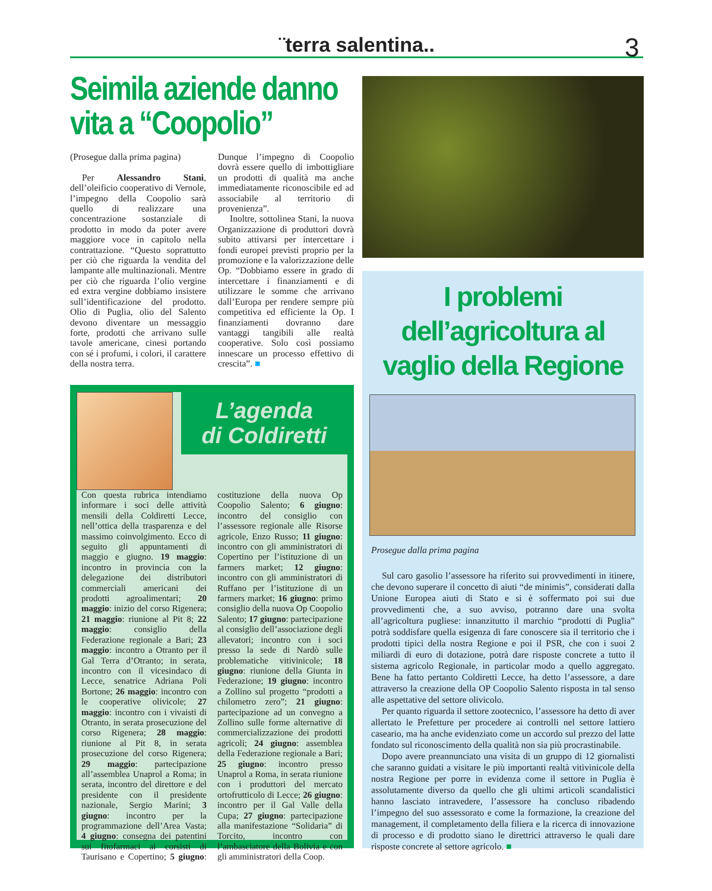¨terra salentina.. 3
Seimila aziende danno vita a “Coopolio”
(Prosegue dalla prima pagina)
Per Alessandro Stani, dell’oleificio cooperativo di Vernole, l’impegno della Coopolio sarà quello di realizzare una concentrazione sostanziale di prodotto in modo da poter avere maggiore voce in capitolo nella contrattazione. “Questo soprattutto per ciò che riguarda la vendita del lampante alle multinazionali. Mentre per ciò che riguarda l’olio vergine ed extra vergine dobbiamo insistere sull’identificazione del prodotto. Olio di Puglia, olio del Salento devono diventare un messaggio forte, prodotti che arrivano sulle tavole americane, cinesi portando con sé i profumi, i colori, il carattere della nostra terra.
Dunque l’impegno di Coopolio dovrà essere quello di imbottigliare un prodotti di qualità ma anche immediatamente riconoscibile ed ad associabile al territorio di provenienza”.
Inoltre, sottolinea Stani, la nuova Organizzazione di produttori dovrà subito attivarsi per intercettare i fondi europei previsti proprio per la promozione e la valorizzazione delle Op. “Dobbiamo essere in grado di intercettare i finanziamenti e di utilizzare le somme che arrivano dall’Europa per rendere sempre più competitiva ed efficiente la Op. I finanziamenti dovranno dare vantaggi tangibili alle realtà cooperative. Solo così possiamo innescare un processo effettivo di crescita”. ■
L’agenda
di Coldiretti
Con questa rubrica intendiamo informare i soci delle attività mensili della Coldiretti Lecce, nell’ottica della trasparenza e del massimo coinvolgimento. Ecco di seguito gli appuntamenti di maggio e giugno. 19 maggio: incontro in provincia con la delegazione dei distributori commerciali americani dei prodotti agroalimentari; 20 maggio: inizio del corso Rigenera; 21 maggio: riunione al Pit 8; 22 maggio: consiglio della Federazione regionale a Bari; 23 maggio: incontro a Otranto per il Gal Terra d’Otranto; in serata, incontro con il vicesindaco di Lecce, senatrice Adriana Poli Bortone; 26 maggio: incontro con le cooperative olivicole; 27 maggio: incontro con i vivaisti di Otranto, in serata prosecuzione del corso Rigenera; 28 maggio: riunione al Pit 8, in serata prosecuzione del corso Rigenera; 29 maggio: partecipazione all’assemblea Unaprol a Roma; in serata, incontro del direttore e del presidente con il presidente nazionale, Sergio Marini; 3 giugno: incontro per la programmazione dell’Area Vasta; 4 giugno: consegna dei patentini sui fitofarmaci ai corsisti di Taurisano e Copertino; 5 giugno: costituzione della nuova Op Coopolio Salento; 6 giugno: incontro del consiglio con l’assessore regionale alle Risorse agricole, Enzo Russo; 11 giugno: incontro con gli amministratori di Copertino per l’istituzione di un farmers market; 12 giugno: incontro con gli amministratori di Ruffano per l’istituzione di un farmers market; 16 giugno: primo consiglio della nuova Op Coopolio Salento; 17 giugno: partecipazione al consiglio dell’associazione degli allevatori; incontro con i soci presso la sede di Nardò sulle problematiche vitivinicole; 18 giugno: riunione della Giunta in Federazione; 19 giugno: incontro a Zollino sul progetto “prodotti a chilometro zero”; 21 giugno: partecipazione ad un convegno a Zollino sulle forme alternative di commercializzazione dei prodotti agricoli; 24 giugno: assemblea della Federazione regionale a Bari; 25 giugno: incontro presso Unaprol a Roma, in serata riunione con i produttori del mercato ortofrutticolo di Lecce; 26 giugno: incontro per il Gal Valle della Cupa; 27 giugno: partecipazione alla manifestazione “Solidaria” di Torcito, incontro con l’ambasciatore della Bolivia e con gli amministratori della Coop.
I problemi dell’agricoltura al vaglio della Regione
Prosegue dalla prima pagina
Sul caro gasolio l’assessore ha riferito sui provvedimenti in itinere, che devono superare il concetto di aiuti “de minimis”, considerati dalla Unione Europea aiuti di Stato e si è soffermato poi sui due provvedimenti che, a suo avviso, potranno dare una svolta all’agricoltura pugliese: innanzitutto il marchio “prodotti di Puglia” potrà soddisfare quella esigenza di fare conoscere sia il territorio che i prodotti tipici della nostra Regione e poi il PSR, che con i suoi 2 miliardi di euro di dotazione, potrà dare risposte concrete a tutto il sistema agricolo Regionale, in particolar modo a quello aggregato. Bene ha fatto pertanto Coldiretti Lecce, ha detto l’assessore, a dare attraverso la creazione della OP Coopolio Salento risposta in tal senso alle aspettative del settore olivicolo.
Per quanto riguarda il settore zootecnico, l’assessore ha detto di aver allertato le Prefetture per procedere ai controlli nel settore lattiero caseario, ma ha anche evidenziato come un accordo sul prezzo del latte fondato sul riconoscimento della qualità non sia più procrastinabile.
Dopo avere preannunciato una visita di un gruppo di 12 giornalisti che saranno guidati a visitare le più importanti realtà vitivinicole della nostra Regione per porre in evidenza come il settore in Puglia è assolutamente diverso da quello che gli ultimi articoli scandalistici hanno lasciato intravedere, l’assessore ha concluso ribadendo l’impegno del suo assessorato e come la formazione, la creazione del management, il completamento della filiera e la ricerca di innovazione di processo e di prodotto siano le direttrici attraverso le quali dare risposte concrete al settore agricolo. ■